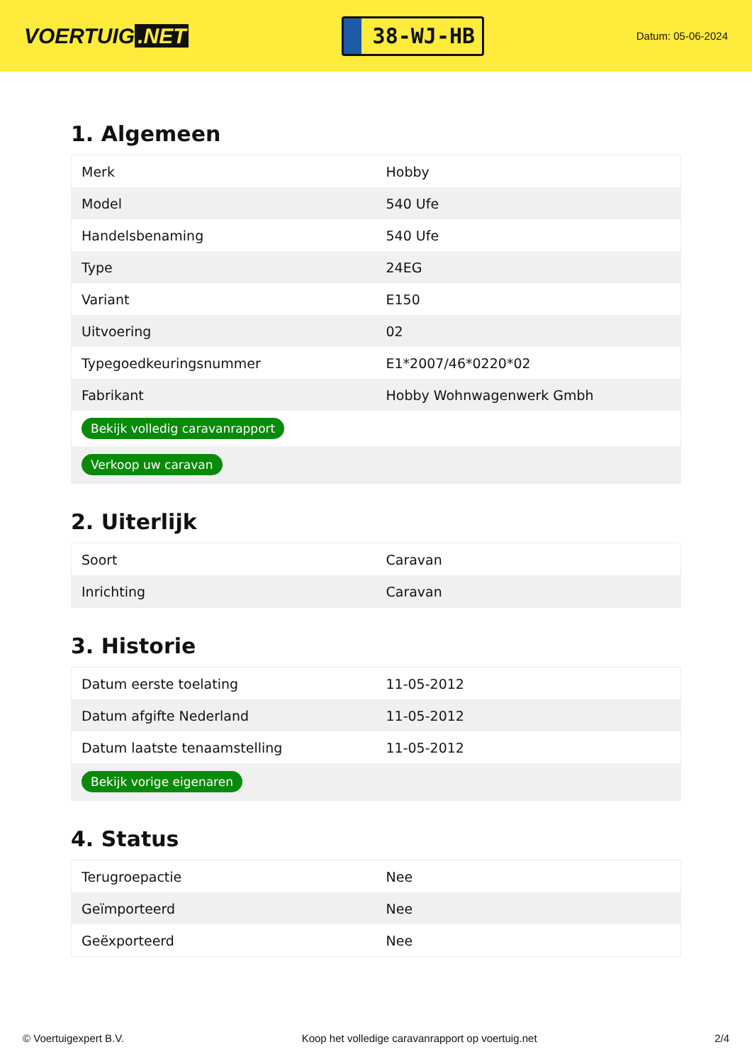VOERTUIG.NET
38-WJ-HB
Datum: 05-06-2024
1. Algemeen
| Merk | Hobby |
| Model | 540 Ufe |
| Handelsbenaming | 540 Ufe |
| Type | 24EG |
| Variant | E150 |
| Uitvoering | 02 |
| Typegoedkeuringsnummer | E1*2007/46*0220*02 |
| Fabrikant | Hobby Wohnwagenwerk Gmbh |
| Bekijk volledig caravanrapport | |
| Verkoop uw caravan | |
2. Uiterlijk
| Soort | Caravan |
| Inrichting | Caravan |
3. Historie
| Datum eerste toelating | 11-05-2012 |
| Datum afgifte Nederland | 11-05-2012 |
| Datum laatste tenaamstelling | 11-05-2012 |
| Bekijk vorige eigenaren | |
4. Status
| Terugroepactie | Nee |
| Geïmporteerd | Nee |
| Geëxporteerd | Nee |
© Voertuigexpert B.V. Koop het volledige caravanrapport op voertuig.net 2/4